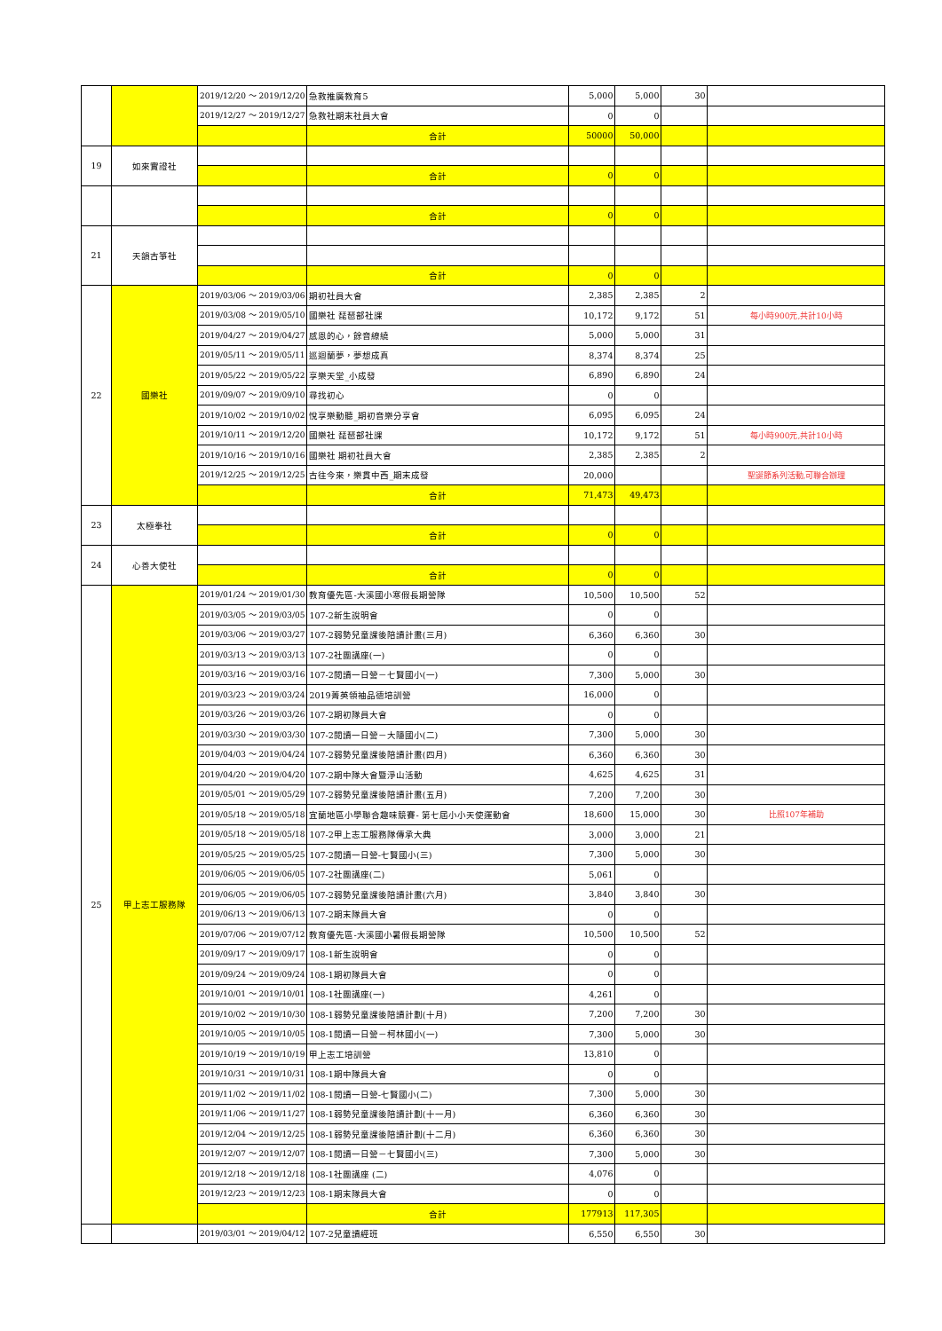| | | 2019/12/20 ～ 2019/12/20 | 急救推廣教育5 | 5,000 | 5,000 | 30 | |
| | | 2019/12/27 ～ 2019/12/27 | 急救社期末社員大會 | 0 | 0 | | |
| | | | 合計 | 50000 | 50,000 | | |
| 19 | 如來實證社 | | | | | | |
| | | | 合計 | 0 | 0 | | |
| | | | 合計 | 0 | 0 | | |
| 21 | 天韻古箏社 | | | | | | |
| | | | 合計 | 0 | 0 | | |
| 22 | 國樂社 | 2019/03/06 ～ 2019/03/06 | 期初社員大會 | 2,385 | 2,385 | 2 | |
| | | 2019/03/08 ～ 2019/05/10 | 國樂社 琵琶部社課 | 10,172 | 9,172 | 51 | 每小時900元,共計10小時 |
| | | 2019/04/27 ～ 2019/04/27 | 感恩的心，餘音繚繞 | 5,000 | 5,000 | 31 | |
| | | 2019/05/11 ～ 2019/05/11 | 巡迴蘭夢，夢想成真 | 8,374 | 8,374 | 25 | |
| | | 2019/05/22 ～ 2019/05/22 | 享樂天堂_小成發 | 6,890 | 6,890 | 24 | |
| | | 2019/09/07 ～ 2019/09/10 | 尋找初心 | 0 | 0 | | |
| | | 2019/10/02 ～ 2019/10/02 | 悅享樂動聽_期初音樂分享會 | 6,095 | 6,095 | 24 | |
| | | 2019/10/11 ～ 2019/12/20 | 國樂社 琵琶部社課 | 10,172 | 9,172 | 51 | 每小時900元,共計10小時 |
| | | 2019/10/16 ～ 2019/10/16 | 國樂社 期初社員大會 | 2,385 | 2,385 | 2 | |
| | | 2019/12/25 ～ 2019/12/25 | 古往今來，樂貫中西_期末成發 | 20,000 | | | 聖誕節系列活動,可聯合辦理 |
| | | | 合計 | 71,473 | 49,473 | | |
| 23 | 太極拳社 | | | | | | |
| | | | 合計 | 0 | 0 | | |
| 24 | 心善大使社 | | | | | | |
| | | | 合計 | 0 | 0 | | |
| 25 | 甲上志工服務隊 | 2019/01/24 ～ 2019/01/30 | 教育優先區-大溪國小寒假長期營隊 | 10,500 | 10,500 | 52 | |
| | | 2019/03/05 ～ 2019/03/05 | 107-2新生說明會 | 0 | 0 | | |
| | | 2019/03/06 ～ 2019/03/27 | 107-2弱勢兒童課後陪讀計畫(三月) | 6,360 | 6,360 | 30 | |
| | | 2019/03/13 ～ 2019/03/13 | 107-2社團講座(一) | 0 | 0 | | |
| | | 2019/03/16 ～ 2019/03/16 | 107-2閱讀一日營－七賢國小(一) | 7,300 | 5,000 | 30 | |
| | | 2019/03/23 ～ 2019/03/24 | 2019菁英領袖品德培訓營 | 16,000 | 0 | | |
| | | 2019/03/26 ～ 2019/03/26 | 107-2期初隊員大會 | 0 | 0 | | |
| | | 2019/03/30 ～ 2019/03/30 | 107-2閱讀一日營－大隱國小(二) | 7,300 | 5,000 | 30 | |
| | | 2019/04/03 ～ 2019/04/24 | 107-2弱勢兒童課後陪讀計畫(四月) | 6,360 | 6,360 | 30 | |
| | | 2019/04/20 ～ 2019/04/20 | 107-2期中隊大會暨淨山活動 | 4,625 | 4,625 | 31 | |
| | | 2019/05/01 ～ 2019/05/29 | 107-2弱勢兒童課後陪讀計畫(五月) | 7,200 | 7,200 | 30 | |
| | | 2019/05/18 ～ 2019/05/18 | 宜蘭地區小學聯合趣味競賽- 第七屆小小天使運動會 | 18,600 | 15,000 | 30 | 比照107年補助 |
| | | 2019/05/18 ～ 2019/05/18 | 107-2甲上志工服務隊傳承大典 | 3,000 | 3,000 | 21 | |
| | | 2019/05/25 ～ 2019/05/25 | 107-2閱讀一日營-七賢國小(三) | 7,300 | 5,000 | 30 | |
| | | 2019/06/05 ～ 2019/06/05 | 107-2社團講座(二) | 5,061 | 0 | | |
| | | 2019/06/05 ～ 2019/06/05 | 107-2弱勢兒童課後陪讀計畫(六月) | 3,840 | 3,840 | 30 | |
| | | 2019/06/13 ～ 2019/06/13 | 107-2期末隊員大會 | 0 | 0 | | |
| | | 2019/07/06 ～ 2019/07/12 | 教育優先區-大溪國小暑假長期營隊 | 10,500 | 10,500 | 52 | |
| | | 2019/09/17 ～ 2019/09/17 | 108-1新生說明會 | 0 | 0 | | |
| | | 2019/09/24 ～ 2019/09/24 | 108-1期初隊員大會 | 0 | 0 | | |
| | | 2019/10/01 ～ 2019/10/01 | 108-1社團講座(一) | 4,261 | 0 | | |
| | | 2019/10/02 ～ 2019/10/30 | 108-1弱勢兒童課後陪讀計劃(十月) | 7,200 | 7,200 | 30 | |
| | | 2019/10/05 ～ 2019/10/05 | 108-1閱讀一日營－柯林國小(一) | 7,300 | 5,000 | 30 | |
| | | 2019/10/19 ～ 2019/10/19 | 甲上志工培訓營 | 13,810 | 0 | | |
| | | 2019/10/31 ～ 2019/10/31 | 108-1期中隊員大會 | 0 | 0 | | |
| | | 2019/11/02 ～ 2019/11/02 | 108-1閱讀一日營-七賢國小(二) | 7,300 | 5,000 | 30 | |
| | | 2019/11/06 ～ 2019/11/27 | 108-1弱勢兒童課後陪讀計劃(十一月) | 6,360 | 6,360 | 30 | |
| | | 2019/12/04 ～ 2019/12/25 | 108-1弱勢兒童課後陪讀計劃(十二月) | 6,360 | 6,360 | 30 | |
| | | 2019/12/07 ～ 2019/12/07 | 108-1閱讀一日營－七賢國小(三) | 7,300 | 5,000 | 30 | |
| | | 2019/12/18 ～ 2019/12/18 | 108-1社團講座 (二) | 4,076 | 0 | | |
| | | 2019/12/23 ～ 2019/12/23 | 108-1期末隊員大會 | 0 | 0 | | |
| | | | 合計 | 177913 | 117,305 | | |
| | | 2019/03/01 ～ 2019/04/12 | 107-2兒童讀經班 | 6,550 | 6,550 | 30 | |